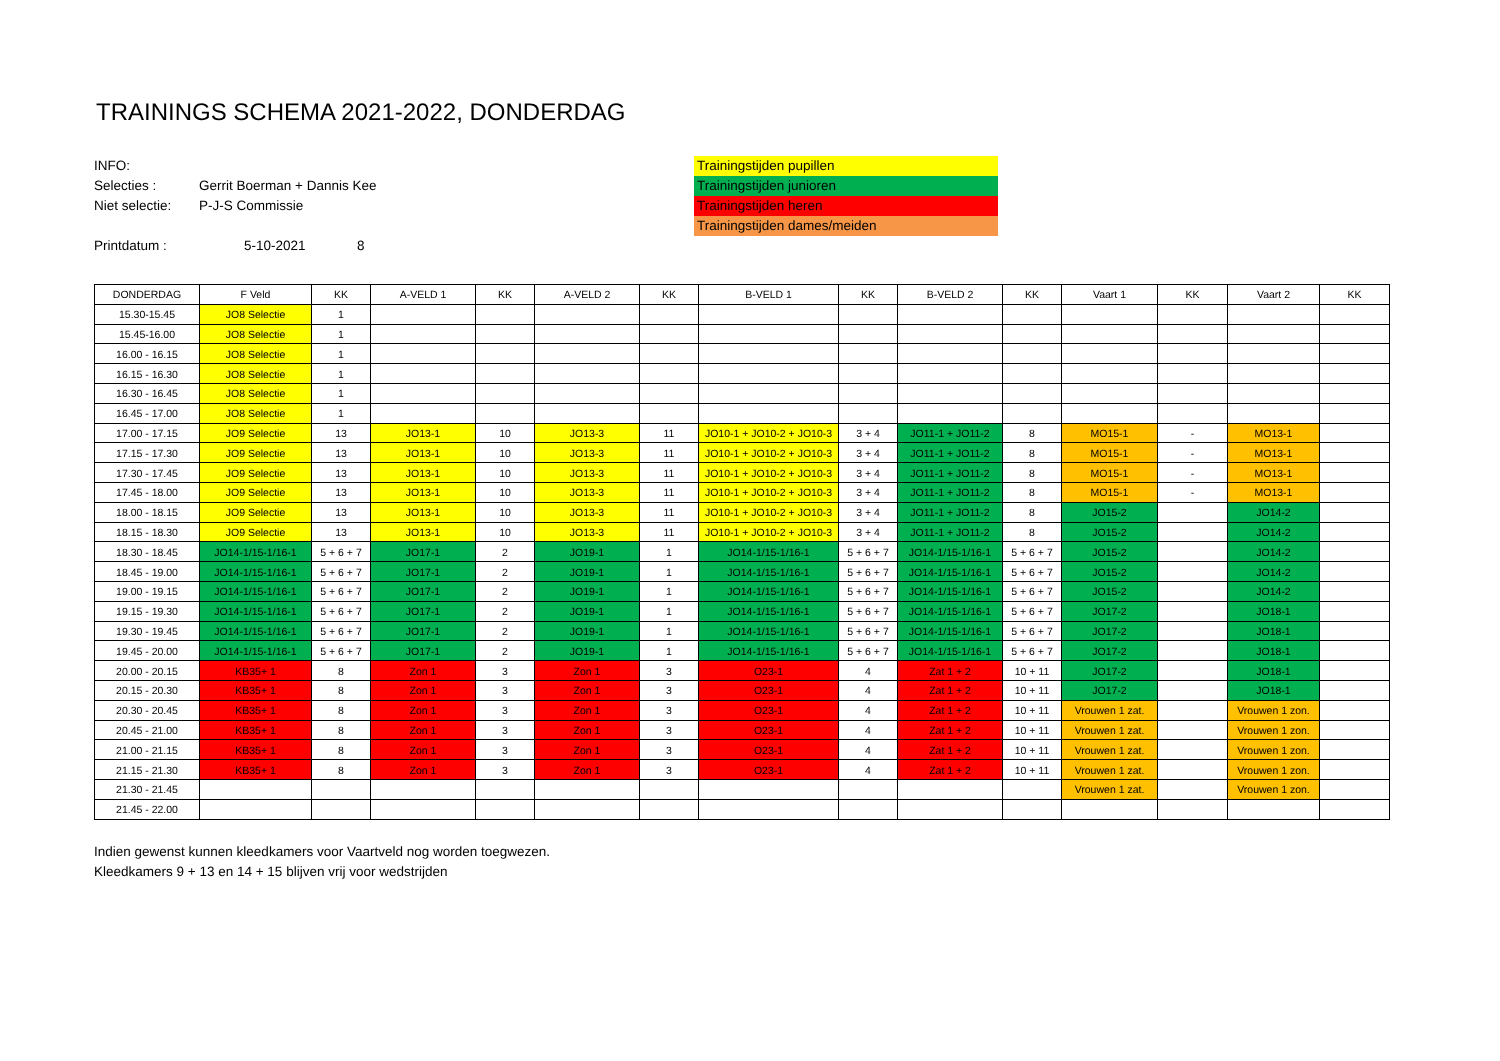TRAININGS SCHEMA 2021-2022, DONDERDAG
INFO:
Selecties : Gerrit Boerman + Dannis Kee
Niet selectie: P-J-S Commissie
Printdatum : 5-10-2021 8
Trainingstijden pupillen
Trainingstijden junioren
Trainingstijden heren
Trainingstijden dames/meiden
| DONDERDAG | F Veld | KK | A-VELD 1 | KK | A-VELD 2 | KK | B-VELD 1 | KK | B-VELD 2 | KK | Vaart 1 | KK | Vaart 2 | KK |
| --- | --- | --- | --- | --- | --- | --- | --- | --- | --- | --- | --- | --- | --- | --- |
| 15.30-15.45 | JO8 Selectie | 1 | | | | | | | | | | | | |
| 15.45-16.00 | JO8 Selectie | 1 | | | | | | | | | | | | |
| 16.00 - 16.15 | JO8 Selectie | 1 | | | | | | | | | | | | |
| 16.15 - 16.30 | JO8 Selectie | 1 | | | | | | | | | | | | |
| 16.30 - 16.45 | JO8 Selectie | 1 | | | | | | | | | | | | |
| 16.45 - 17.00 | JO8 Selectie | 1 | | | | | | | | | | | | |
| 17.00 - 17.15 | JO9 Selectie | 13 | JO13-1 | 10 | JO13-3 | 11 | JO10-1 + JO10-2 + JO10-3 | 3 + 4 | JO11-1 + JO11-2 | 8 | MO15-1 | - | MO13-1 | |
| 17.15 - 17.30 | JO9 Selectie | 13 | JO13-1 | 10 | JO13-3 | 11 | JO10-1 + JO10-2 + JO10-3 | 3 + 4 | JO11-1 + JO11-2 | 8 | MO15-1 | - | MO13-1 | |
| 17.30 - 17.45 | JO9 Selectie | 13 | JO13-1 | 10 | JO13-3 | 11 | JO10-1 + JO10-2 + JO10-3 | 3 + 4 | JO11-1 + JO11-2 | 8 | MO15-1 | - | MO13-1 | |
| 17.45 - 18.00 | JO9 Selectie | 13 | JO13-1 | 10 | JO13-3 | 11 | JO10-1 + JO10-2 + JO10-3 | 3 + 4 | JO11-1 + JO11-2 | 8 | MO15-1 | - | MO13-1 | |
| 18.00 - 18.15 | JO9 Selectie | 13 | JO13-1 | 10 | JO13-3 | 11 | JO10-1 + JO10-2 + JO10-3 | 3 + 4 | JO11-1 + JO11-2 | 8 | JO15-2 | | JO14-2 | |
| 18.15 - 18.30 | JO9 Selectie | 13 | JO13-1 | 10 | JO13-3 | 11 | JO10-1 + JO10-2 + JO10-3 | 3 + 4 | JO11-1 + JO11-2 | 8 | JO15-2 | | JO14-2 | |
| 18.30 - 18.45 | JO14-1/15-1/16-1 | 5 + 6 + 7 | JO17-1 | 2 | JO19-1 | 1 | JO14-1/15-1/16-1 | 5 + 6 + 7 | JO14-1/15-1/16-1 | 5 + 6 + 7 | JO15-2 | | JO14-2 | |
| 18.45 - 19.00 | JO14-1/15-1/16-1 | 5 + 6 + 7 | JO17-1 | 2 | JO19-1 | 1 | JO14-1/15-1/16-1 | 5 + 6 + 7 | JO14-1/15-1/16-1 | 5 + 6 + 7 | JO15-2 | | JO14-2 | |
| 19.00 - 19.15 | JO14-1/15-1/16-1 | 5 + 6 + 7 | JO17-1 | 2 | JO19-1 | 1 | JO14-1/15-1/16-1 | 5 + 6 + 7 | JO14-1/15-1/16-1 | 5 + 6 + 7 | JO15-2 | | JO14-2 | |
| 19.15 - 19.30 | JO14-1/15-1/16-1 | 5 + 6 + 7 | JO17-1 | 2 | JO19-1 | 1 | JO14-1/15-1/16-1 | 5 + 6 + 7 | JO14-1/15-1/16-1 | 5 + 6 + 7 | JO17-2 | | JO18-1 | |
| 19.30 - 19.45 | JO14-1/15-1/16-1 | 5 + 6 + 7 | JO17-1 | 2 | JO19-1 | 1 | JO14-1/15-1/16-1 | 5 + 6 + 7 | JO14-1/15-1/16-1 | 5 + 6 + 7 | JO17-2 | | JO18-1 | |
| 19.45 - 20.00 | JO14-1/15-1/16-1 | 5 + 6 + 7 | JO17-1 | 2 | JO19-1 | 1 | JO14-1/15-1/16-1 | 5 + 6 + 7 | JO14-1/15-1/16-1 | 5 + 6 + 7 | JO17-2 | | JO18-1 | |
| 20.00 - 20.15 | KB35+ 1 | 8 | Zon 1 | 3 | Zon 1 | 3 | O23-1 | 4 | Zat 1 + 2 | 10 + 11 | JO17-2 | | JO18-1 | |
| 20.15 - 20.30 | KB35+ 1 | 8 | Zon 1 | 3 | Zon 1 | 3 | O23-1 | 4 | Zat 1 + 2 | 10 + 11 | JO17-2 | | JO18-1 | |
| 20.30 - 20.45 | KB35+ 1 | 8 | Zon 1 | 3 | Zon 1 | 3 | O23-1 | 4 | Zat 1 + 2 | 10 + 11 | Vrouwen 1 zat. | | Vrouwen 1 zon. | |
| 20.45 - 21.00 | KB35+ 1 | 8 | Zon 1 | 3 | Zon 1 | 3 | O23-1 | 4 | Zat 1 + 2 | 10 + 11 | Vrouwen 1 zat. | | Vrouwen 1 zon. | |
| 21.00 - 21.15 | KB35+ 1 | 8 | Zon 1 | 3 | Zon 1 | 3 | O23-1 | 4 | Zat 1 + 2 | 10 + 11 | Vrouwen 1 zat. | | Vrouwen 1 zon. | |
| 21.15 - 21.30 | KB35+ 1 | 8 | Zon 1 | 3 | Zon 1 | 3 | O23-1 | 4 | Zat 1 + 2 | 10 + 11 | Vrouwen 1 zat. | | Vrouwen 1 zon. | |
| 21.30 - 21.45 | | | | | | | | | | | Vrouwen 1 zat. | | Vrouwen 1 zon. | |
| 21.45 - 22.00 | | | | | | | | | | | | | | |
Indien gewenst kunnen kleedkamers voor Vaartveld nog worden toegwezen.
Kleedkamers 9 + 13 en 14 + 15 blijven vrij voor wedstrijden